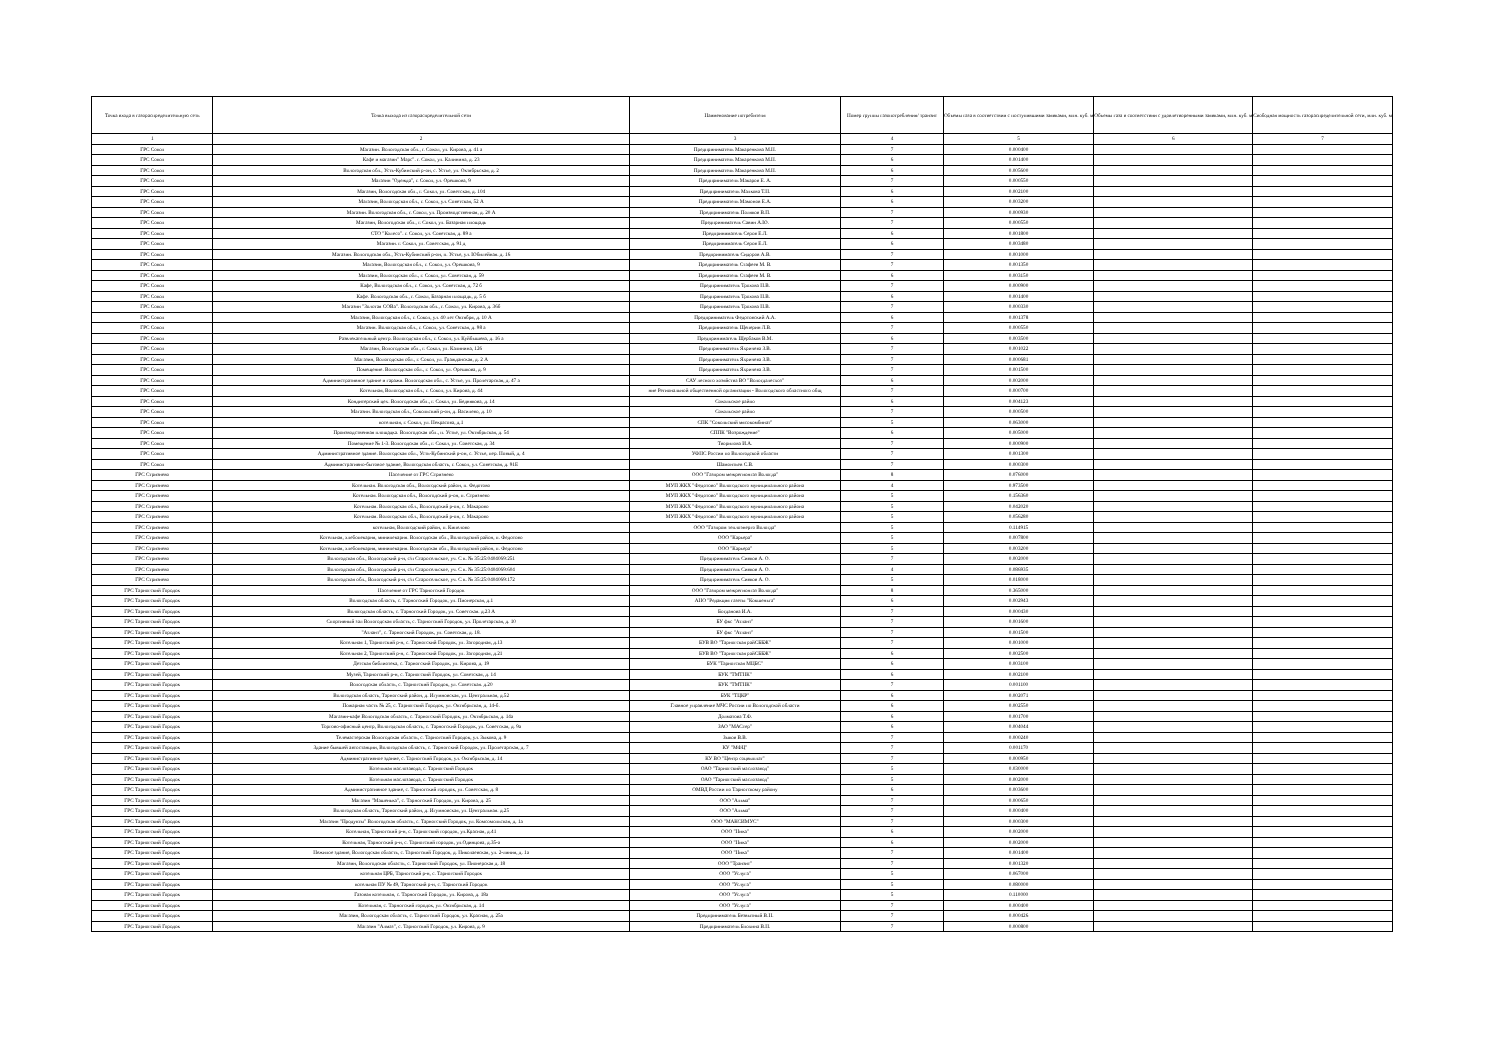| Точка входа в газораспределительную сеть | Точка выхода из газораспределительной сети | Наименование потребителя | Номер группы газопотребления/ транзит | Объемы газа в соответствии с поступившими заявками, млн. куб. м | Объемы газа в соответствии с удовлетворенными заявками, млн. куб. м | Свободная мощность газораспределительной сети, млн. куб. м |
| --- | --- | --- | --- | --- | --- | --- |
| 1 | 2 | 3 | 4 | 5 | 6 | 7 |
| ГРС Сокол | Магазин. Вологодская обл., г. Сокол, ул. Кирова, д. 41 а | Предприниматель Макаренкова М.Н. | 7 | 0.000400 | | |
| ГРС Сокол | Кафе и магазин" Марс". г. Сокол, ул. Калинина, д. 23 | Предприниматель Макаренкова М.Н. | 6 | 0.001400 | | |
| ГРС Сокол | Вологодская обл., Усть-Кубинский р-он, с. Устье, ул. Октябрьская, д. 2 | Предприниматель Макаренкова М.Н. | 6 | 0.005600 | | |
| ГРС Сокол | Магазин "Одежда", г. Сокол, ул. Орешкова, 9 | Предприниматель Макаров Е. А. | 7 | 0.000550 | | |
| ГРС Сокол | Магазин, Вологодская обл., г. Сокол, ул. Советская, д. 104 | Предприниматель Малкова Т.Н. | 6 | 0.002100 | | |
| ГРС Сокол | Магазин, Вологодская обл., г. Сокол, ул. Советская, 52 А | Предприниматель Мамонов Е.А. | 6 | 0.003200 | | |
| ГРС Сокол | Магазин. Вологодская обл., г. Сокол, ул. Производственная, д. 20 А | Предприниматель Поляков В.П. | 7 | 0.000930 | | |
| ГРС Сокол | Магазин, Вологодская обл., г. Сокол, ул. Базарная площадь | Предприниматель Савин А.Ю. | 7 | 0.000550 | | |
| ГРС Сокол | СТО "Колесо". г. Сокол, ул. Советская, д. 89 а | Предприниматель Серов Е.Л. | 6 | 0.001800 | | |
| ГРС Сокол | Магазин. г. Сокол, ул. Советская, д. 91 д | Предприниматель Серов Е.Л. | 6 | 0.003480 | | |
| ГРС Сокол | Магазин. Вологодская обл., Усть-Кубинский р-он, п. Устье, ул. Юбилейная. д. 16 | Предприниматель Сидоров А.В. | 7 | 0.001000 | | |
| ГРС Сокол | Магазин, Вологодская обл., г. Сокол, ул. Орешкова, 9 | Предприниматель Стафеев М. В. | 7 | 0.001350 | | |
| ГРС Сокол | Магазин, Вологодская обл., г. Сокол, ул. Советская, д. 59 | Предприниматель Стафеев М. В. | 6 | 0.003150 | | |
| ГРС Сокол | Кафе, Вологодская обл., г. Сокол, ул. Советская, д. 72 б | Предприниматель Трохова Н.В. | 7 | 0.000900 | | |
| ГРС Сокол | Кафе. Вологодская обл., г. Сокол, Базарная площадь, д. 5 б | Предприниматель Трохова Н.В. | 6 | 0.001400 | | |
| ГРС Сокол | Магазин "Золотая СОВа". Вологодская обл., г. Сокол, ул. Кирова, д. 36б | Предприниматель Трохова Н.В. | 7 | 0.000330 | | |
| ГРС Сокол | Магазин, Вологодская обл., г. Сокол, ул. 40 лет Октября, д. 10 А | Предприниматель Федотовский А.А. | 6 | 0.001378 | | |
| ГРС Сокол | Магазин. Вологодская обл., г. Сокол, ул. Советская, д. 98 а | Предприниматель Щеперин Л.В. | 7 | 0.000550 | | |
| ГРС Сокол | Развлекательный центр. Вологодская обл., г. Сокол, ул. Куйбышева, д. 16 а | Предприниматель Щербаков В.М. | 6 | 0.003500 | | |
| ГРС Сокол | Магазин, Вологодская обл., г. Сокол, ул. Калинина, 126 | Предприниматель Яхричева З.В. | 7 | 0.001022 | | |
| ГРС Сокол | Магазин, Вологодская обл., г. Сокол, ул. Гражданская, д. 2 А | Предприниматель Яхричева З.В. | 7 | 0.000681 | | |
| ГРС Сокол | Помещение. Вологодская обл., г. Сокол, ул. Орешкова, д. 9 | Предприниматель Яхричева З.В. | 7 | 0.001500 | | |
| ГРС Сокол | Административное здание и гаражи. Вологодская обл., с. Устье, ул. Пролетарская, д. 47 а | САУ лесного хозяйства ВО "Вологдалесхоз" | 6 | 0.002000 | | |
| ГРС Сокол | Котельная, Вологодская обл., г. Сокол, ул. Кирова, д. 44 | ние Региональной общественной организации - Вологодского областного общ | 7 | 0.000700 | | |
| ГРС Сокол | Кондитерский цех. Вологодская обл., г. Сокол, ул. Беднякова, д. 14 | Сокольское райпо | 6 | 0.004123 | | |
| ГРС Сокол | Магазин. Вологодская обл., Сокольский р-он, д. Василево, д. 10 | Сокольское райпо | 7 | 0.000500 | | |
| ГРС Сокол | котельная, г. Сокол, ул. Некрасова, д.1 | СПК "Сокольский мясокомбинат" | 5 | 0.063000 | | |
| ГРС Сокол | Производственная площадка. Вологодская обл., п. Устье, ул. Октябрьская, д. 54 | СППК "Возрождение" | 6 | 0.005000 | | |
| ГРС Сокол | Помещение № 1-3. Вологодская обл., г. Сокол, ул. Советская, д. 34 | Творилова И.А. | 7 | 0.000900 | | |
| ГРС Сокол | Административное здание. Вологодская обл., Усть-Кубинский р-он, с. Устье, пер. Новый, д. 4 | УФНС России по Вологодской области | 7 | 0.001300 | | |
| ГРС Сокол | Административно-бытовое здание, Вологодская область, г. Сокол, ул. Советская, д. 91Е | Шамонтьев С.В. | 7 | 0.000300 | | |
| ГРС Стризнево | Население от ГРС Стризнево | ООО "Газпром межрегионгаз Вологда" | 8 | 0.076000 | | |
| ГРС Стризнево | Котельная. Вологодская обл., Вологодский район, п. Федотово | МУП ЖКХ "Федотово" Вологодского муниципального района | 4 | 0.973500 | | |
| ГРС Стризнево | Котельная. Вологодская обл., Вологодский р-он, п. Стризнево | МУП ЖКХ "Федотово" Вологодского муниципального района | 5 | 0.156360 | | |
| ГРС Стризнево | Котельная. Вологодская обл., Вологодский р-он, с. Макарово | МУП ЖКХ "Федотово" Вологодского муниципального района | 5 | 0.042020 | | |
| ГРС Стризнево | Котельная. Вологодская обл., Вологодский р-он, с. Макарово | МУП ЖКХ "Федотово" Вологодского муниципального района | 5 | 0.056280 | | |
| ГРС Стризнево | котельная, Вологодский район, п. Кипелово | ООО "Газпром теплоэнерго Вологда" | 5 | 0.114915 | | |
| ГРС Стризнево | Котельная, хлебопекарня, минипекарня. Вологодская обл., Вологодский район, п. Федотово | ООО "Карьера" | 5 | 0.007800 | | |
| ГРС Стризнево | Котельная, хлебопекарня, минипекарня. Вологодская обл., Вологодский район, п. Федотово | ООО "Карьера" | 5 | 0.003200 | | |
| ГРС Стризнево | Вологодская обл., Вологодский р-н, с/п Старосельское, уч. С к. № 35:25:0404069:251 | Предприниматель Сивков А. О. | 7 | 0.002000 | | |
| ГРС Стризнево | Вологодская обл., Вологодский р-н, с/п Старосельское, уч. С к. № 35:25:0404069:604 | Предприниматель Сивков А. О. | 4 | 0.086935 | | |
| ГРС Стризнево | Вологодская обл., Вологодский р-н, с/п Старосельское, уч. С к. № 35:25:0404069:172 | Предприниматель Сивков А. О. | 5 | 0.018000 | | |
| ГРС Тарногский Городок | Население от ГРС Тарногский Городок | ООО "Газпром межрегионгаз Вологда" | 8 | 0.365000 | | |
| ГРС Тарногский Городок | Вологодская область, с. Тарногский Городок, ул. Пионерская, д.1 | АНО "Редакция газеты "Кокшеньга" | 6 | 0.002943 | | |
| ГРС Тарногский Городок | Вологодская область, с. Тарногский Городок, ул. Советская. д.23 А | Богданова И.А. | 7 | 0.000430 | | |
| ГРС Тарногский Городок | Спортивный зал Вологодская область, с. Тарногский Городок, ул. Пролетарская, д. 10 | БУ фкс "Атлант" | 7 | 0.001600 | | |
| ГРС Тарногский Городок | "Атлант", с. Тарногский Городок, ул. Советская, д. 18. | БУ фкс "Атлант" | 7 | 0.001500 | | |
| ГРС Тарногский Городок | Котельная 1, Тарногский р-н, с. Тарногский Городок, ул. Загородная, д.13 | БУВ ВО "Тарногская райСББЖ" | 7 | 0.001000 | | |
| ГРС Тарногский Городок | Котельная 2, Тарногский р-н, с. Тарногский Городок, ул. Загородная, д.21 | БУВ ВО "Тарногская райСББЖ" | 6 | 0.002500 | | |
| ГРС Тарногский Городок | Детская библиотека, с. Тарногский Городок, ул. Кирова, д. 19 | БУК "Тарногская МЦБС" | 6 | 0.003100 | | |
| ГРС Тарногский Городок | Музей, Тарногский р-н, с. Тарногский Городок, ул. Советская, д. 14 | БУК "ТМТНК" | 6 | 0.002100 | | |
| ГРС Тарногский Городок | Вологодская область, с. Тарногский Городок, ул. Советская. д.20 | БУК "ТМТНК" | 7 | 0.001100 | | |
| ГРС Тарногский Городок | Вологодская область, Тарногский район, д. Игумновская, ул. Центральная, д.52 | БУК "ТЦКР" | 6 | 0.002071 | | |
| ГРС Тарногский Городок | Пожарная часть № 25, с. Тарногский Городок, ул. Октябрьская, д. 14-б. | Главное управление МЧС России по Вологодской области | 6 | 0.002550 | | |
| ГРС Тарногский Городок | Магазин-кафе Вологодская область, с. Тарногский Городок, ул. Октябрьская, д. 14а | Долматова Т.Ф. | 6 | 0.001700 | | |
| ГРС Тарногский Городок | Торгово-офисный центр, Вологодская область, с. Тарногский Городок, ул. Советская, д. 9а | ЗАО "МАСтер" | 6 | 0.004044 | | |
| ГРС Тарногский Городок | Телемастерская Вологодская область, с. Тарногский Городок, ул. Зыкова, д. 9 | Зыков В.В. | 7 | 0.000240 | | |
| ГРС Тарногский Городок | Здание бывшей автостанции, Вологодская область, с. Тарногский Городок, ул. Пролетарская, д. 7 | КУ "МФЦ" | 7 | 0.001170 | | |
| ГРС Тарногский Городок | Административное здание, с. Тарногский Городок, ул. Октябрьская, д. 14 | КУ ВО "Центр соцвыплат" | 7 | 0.000950 | | |
| ГРС Тарногский Городок | Котельная маслозавода, с. Тарногский Городок | ОАО "Тарногский маслозавод" | 5 | 0.030000 | | |
| ГРС Тарногский Городок | Котельная маслозавода, с. Тарногский Городок | ОАО "Тарногский маслозавод" | 5 | 0.002000 | | |
| ГРС Тарногский Городок | Административное здание, с. Тарногский городок, ул. Советская, д. 8 | ОМВД России по Тарногскому району | 6 | 0.003600 | | |
| ГРС Тарногский Городок | Магазин "Машенька", с. Тарногский Городок, ул. Кирова, д. 25 | ООО "Альма" | 7 | 0.000650 | | |
| ГРС Тарногский Городок | Вологодская область, Тарногский район, д. Игумновская, ул. Центральная. д.25 | ООО "Альма" | 7 | 0.000400 | | |
| ГРС Тарногский Городок | Магазин "Продукты" Вологодская область, с. Тарногский Городок, ул. Комсомольская, д. 1а | ООО "МАКСИМУС" | 7 | 0.000300 | | |
| ГРС Тарногский Городок | Котельная, Тарногский р-н, с. Тарногский городок, ул.Красная, д.41 | ООО "Ника" | 6 | 0.002000 | | |
| ГРС Тарногский Городок | Котельная, Тарногский р-н, с. Тарногский городок, ул.Одинцова, д.35-а | ООО "Ника" | 6 | 0.002000 | | |
| ГРС Тарногский Городок | Нежилое здание, Вологодская область, с. Тарногский Городок, д. Николаевская, ул. 2-линия, д. 1а | ООО "Ника" | 7 | 0.001400 | | |
| ГРС Тарногский Городок | Магазин, Вологодская область, с. Тарногский Городок, ул. Пионерская д. 18 | ООО "Транзит" | 7 | 0.001320 | | |
| ГРС Тарногский Городок | котельная ЦРБ, Тарногский р-н, с. Тарногский Городок | ООО "Услуга" | 5 | 0.067000 | | |
| ГРС Тарногский Городок | котельная ПУ № 49, Тарногский р-н, с. Тарногский Городок | ООО "Услуга" | 5 | 0.080000 | | |
| ГРС Тарногский Городок | Газовая котельная, с. Тарногский Городок, ул. Кирова, д. 18а | ООО "Услуга" | 5 | 0.110000 | | |
| ГРС Тарногский Городок | Котельная, с. Тарногский городок, ул. Октябрьская, д. 14 | ООО "Услуга" | 7 | 0.000400 | | |
| ГРС Тарногский Городок | Магазин, Вологодская область, с. Тарногский Городок, ул. Красная, д. 25а | Предприниматель Безвытный В.Н. | 7 | 0.000426 | | |
| ГРС Тарногский Городок | Магазин "Алмаз", с. Тарногский Городок, ул. Кирова, д. 9 | Предприниматель Блохина В.Н. | 7 | 0.000800 | | |